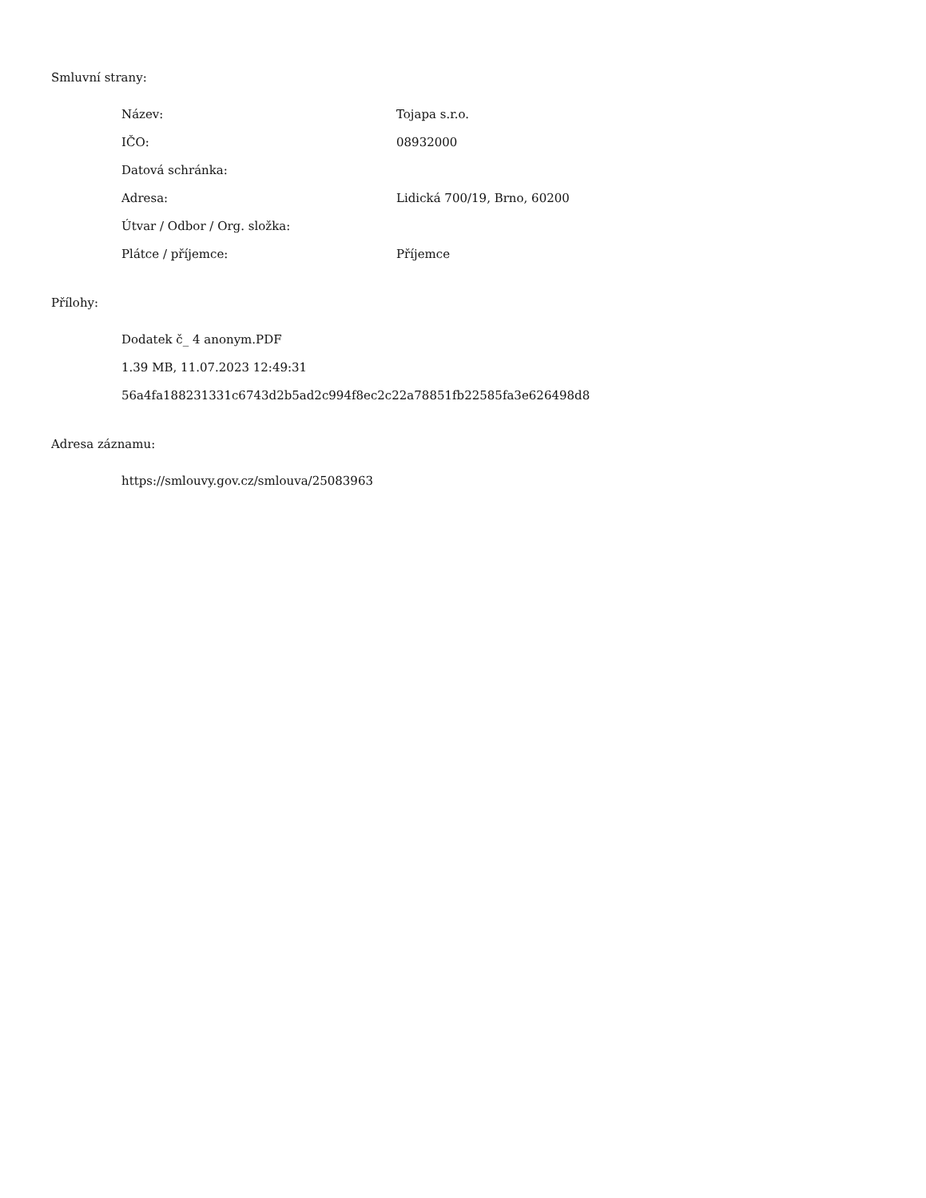Smluvní strany:
| Název: | Tojapa s.r.o. |
| IČO: | 08932000 |
| Datová schránka: | |
| Adresa: | Lidická 700/19, Brno, 60200 |
| Útvar / Odbor / Org. složka: | |
| Plátce / příjemce: | Příjemce |
Přílohy:
Dodatek č_ 4 anonym.PDF
1.39 MB, 11.07.2023 12:49:31
56a4fa188231331c6743d2b5ad2c994f8ec2c22a78851fb22585fa3e626498d8
Adresa záznamu:
https://smlouvy.gov.cz/smlouva/25083963